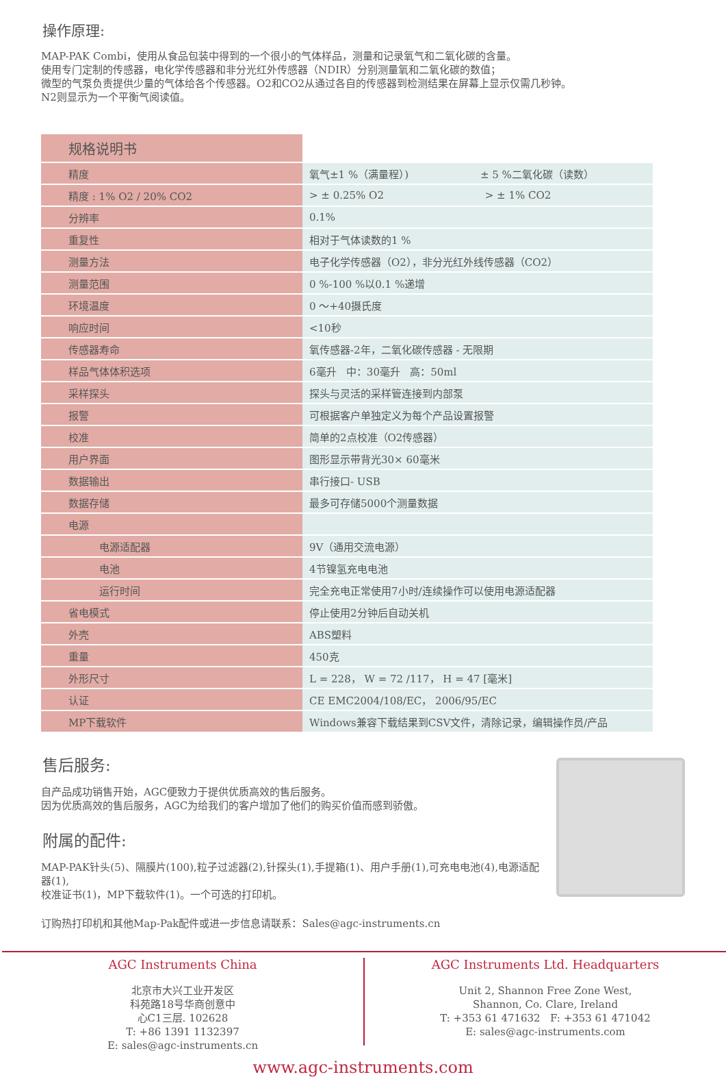操作原理:
MAP-PAK Combi，使用从食品包装中得到的一个很小的气体样品，测量和记录氧气和二氧化碳的含量。
使用专门定制的传感器，电化学传感器和非分光红外传感器（NDIR）分别测量氧和二氧化碳的数值；
微型的气泵负责提供少量的气体给各个传感器。O2和CO2从通过各自的传感器到检测结果在屏幕上显示仅需几秒钟。
N2则显示为一个平衡气阅读值。
| 规格说明书 | |
| 精度 | 氧气±1 %（满量程）) ± 5 %二氧化碳（读数） |
| 精度 : 1% O2 / 20% CO2 | > ± 0.25% O2 > ± 1% CO2 |
| 分辨率 | 0.1% |
| 重复性 | 相对于气体读数的1 % |
| 测量方法 | 电子化学传感器（O2），非分光红外线传感器（CO2） |
| 测量范围 | 0 %-100 %以0.1 %递增 |
| 环境温度 | 0 ～+40摄氏度 |
| 响应时间 | <10秒 |
| 传感器寿命 | 氧传感器-2年，二氧化碳传感器 - 无限期 |
| 样品气体体积选项 | 6毫升 中：30毫升 高：50ml |
| 采样探头 | 探头与灵活的采样管连接到内部泵 |
| 报警 | 可根据客户单独定义为每个产品设置报警 |
| 校准 | 简单的2点校准（O2传感器） |
| 用户界面 | 图形显示带背光30× 60毫米 |
| 数据输出 | 串行接口- USB |
| 数据存储 | 最多可存储5000个测量数据 |
| 电源 | |
| 电源适配器 | 9V（通用交流电源） |
| 电池 | 4节镍氢充电电池 |
| 运行时间 | 完全充电正常使用7小时/连续操作可以使用电源适配器 |
| 省电模式 | 停止使用2分钟后自动关机 |
| 外壳 | ABS塑料 |
| 重量 | 450克 |
| 外形尺寸 | L = 228， W = 72 /117， H = 47 [毫米] |
| 认证 | CE EMC2004/108/EC， 2006/95/EC |
| MP下载软件 | Windows兼容下载结果到CSV文件，清除记录，编辑操作员/产品 |
售后服务:
自产品成功销售开始，AGC便致力于提供优质高效的售后服务。
因为优质高效的售后服务，AGC为给我们的客户增加了他们的购买价值而感到骄傲。
附属的配件:
MAP-PAK针头(5)、隔膜片(100),粒子过滤器(2),针探头(1),手提箱(1)、用户手册(1),可充电电池(4),电源适配器(1),
校准证书(1)，MP下载软件(1)。一个可选的打印机。
订购热打印机和其他Map-Pak配件或进一步信息请联系：Sales@agc-instruments.cn
AGC Instruments China
北京市大兴工业开发区
科苑路18号华商创意中
心C1三层. 102628
T: +86 1391 1132397
E: sales@agc-instruments.cn
AGC Instruments Ltd. Headquarters
Unit 2, Shannon Free Zone West,
Shannon, Co. Clare, Ireland
T: +353 61 471632 F: +353 61 471042
E: sales@agc-instruments.com
www.agc-instruments.com